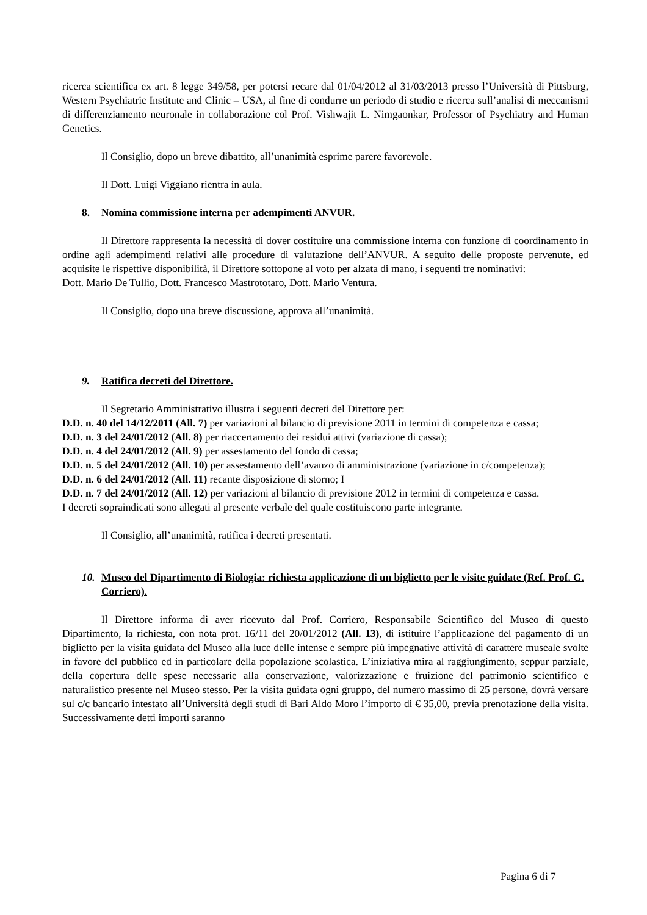ricerca scientifica ex art. 8 legge 349/58, per potersi recare dal 01/04/2012 al 31/03/2013 presso l’Università di Pittsburg, Western Psychiatric Institute and Clinic – USA, al fine di condurre un periodo di studio e ricerca sull’analisi di meccanismi di differenziamento neuronale in collaborazione col Prof. Vishwajit L. Nimgaonkar, Professor of Psychiatry and Human Genetics.
Il Consiglio, dopo un breve dibattito, all’unanimità esprime parere favorevole.
Il Dott. Luigi Viggiano rientra in aula.
8. Nomina commissione interna per adempimenti ANVUR.
Il Direttore rappresenta la necessità di dover costituire una commissione interna con funzione di coordinamento in ordine agli adempimenti relativi alle procedure di valutazione dell’ANVUR. A seguito delle proposte pervenute, ed acquisite le rispettive disponibilità, il Direttore sottopone al voto per alzata di mano, i seguenti tre nominativi:
Dott. Mario De Tullio, Dott. Francesco Mastrototaro, Dott. Mario Ventura.
Il Consiglio, dopo una breve discussione, approva all’unanimità.
9. Ratifica decreti del Direttore.
Il Segretario Amministrativo illustra i seguenti decreti del Direttore per:
D.D. n. 40 del 14/12/2011 (All. 7) per variazioni al bilancio di previsione 2011 in termini di competenza e cassa;
D.D. n. 3 del 24/01/2012 (All. 8) per riaccertamento dei residui attivi (variazione di cassa);
D.D. n. 4 del 24/01/2012 (All. 9) per assestamento del fondo di cassa;
D.D. n. 5 del 24/01/2012 (All. 10) per assestamento dell’avanzo di amministrazione (variazione in c/competenza);
D.D. n. 6 del 24/01/2012 (All. 11) recante disposizione di storno; I
D.D. n. 7 del 24/01/2012 (All. 12) per variazioni al bilancio di previsione 2012 in termini di competenza e cassa.
I decreti sopraindicati sono allegati al presente verbale del quale costituiscono parte integrante.
Il Consiglio, all’unanimità, ratifica i decreti presentati.
10. Museo del Dipartimento di Biologia: richiesta applicazione di un biglietto per le visite guidate (Ref. Prof. G. Corriero).
Il Direttore informa di aver ricevuto dal Prof. Corriero, Responsabile Scientifico del Museo di questo Dipartimento, la richiesta, con nota prot. 16/11 del 20/01/2012 (All. 13), di istituire l’applicazione del pagamento di un biglietto per la visita guidata del Museo alla luce delle intense e sempre più impegnative attività di carattere museale svolte in favore del pubblico ed in particolare della popolazione scolastica. L’iniziativa mira al raggiungimento, seppur parziale, della copertura delle spese necessarie alla conservazione, valorizzazione e fruizione del patrimonio scientifico e naturalistico presente nel Museo stesso. Per la visita guidata ogni gruppo, del numero massimo di 25 persone, dovrà versare sul c/c bancario intestato all’Università degli studi di Bari Aldo Moro l’importo di € 35,00, previa prenotazione della visita. Successivamente detti importi saranno
Pagina 6 di 7